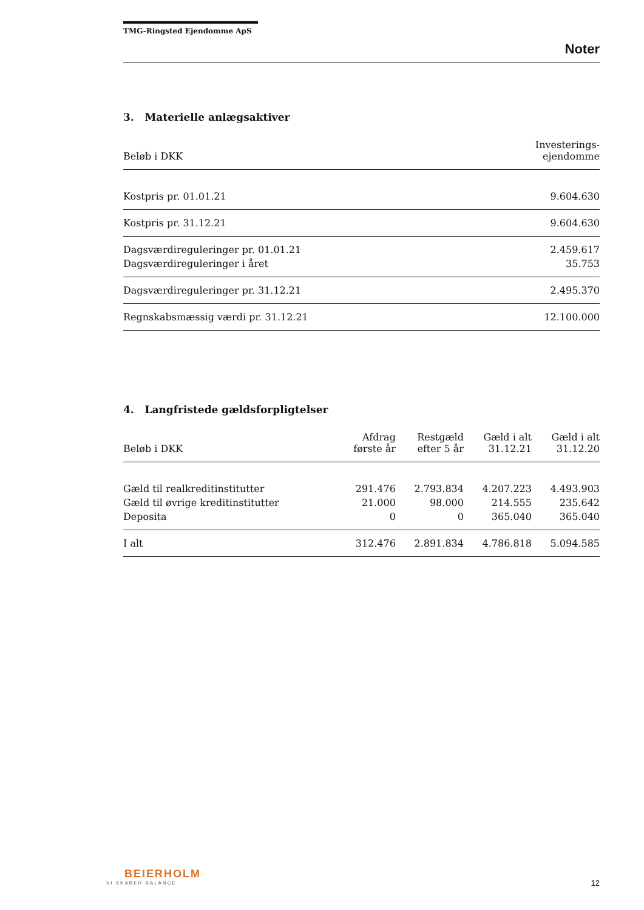TMG-Ringsted Ejendomme ApS
Noter
3. Materielle anlægsaktiver
| Beløb i DKK | Investerings- ejendomme |
| --- | --- |
| Kostpris pr. 01.01.21 | 9.604.630 |
| Kostpris pr. 31.12.21 | 9.604.630 |
| Dagsværdireguleringer pr. 01.01.21 | 2.459.617 |
| Dagsværdireguleringer i året | 35.753 |
| Dagsværdireguleringer pr. 31.12.21 | 2.495.370 |
| Regnskabsmæssig værdi pr. 31.12.21 | 12.100.000 |
4. Langfristede gældsforpligtelser
| Beløb i DKK | Afdrag første år | Restgæld efter 5 år | Gæld i alt 31.12.21 | Gæld i alt 31.12.20 |
| --- | --- | --- | --- | --- |
| Gæld til realkreditinstitutter | 291.476 | 2.793.834 | 4.207.223 | 4.493.903 |
| Gæld til øvrige kreditinstitutter | 21.000 | 98.000 | 214.555 | 235.642 |
| Deposita | 0 | 0 | 365.040 | 365.040 |
| I alt | 312.476 | 2.891.834 | 4.786.818 | 5.094.585 |
BEIERHOLM
VI SKABER BALANCE
12